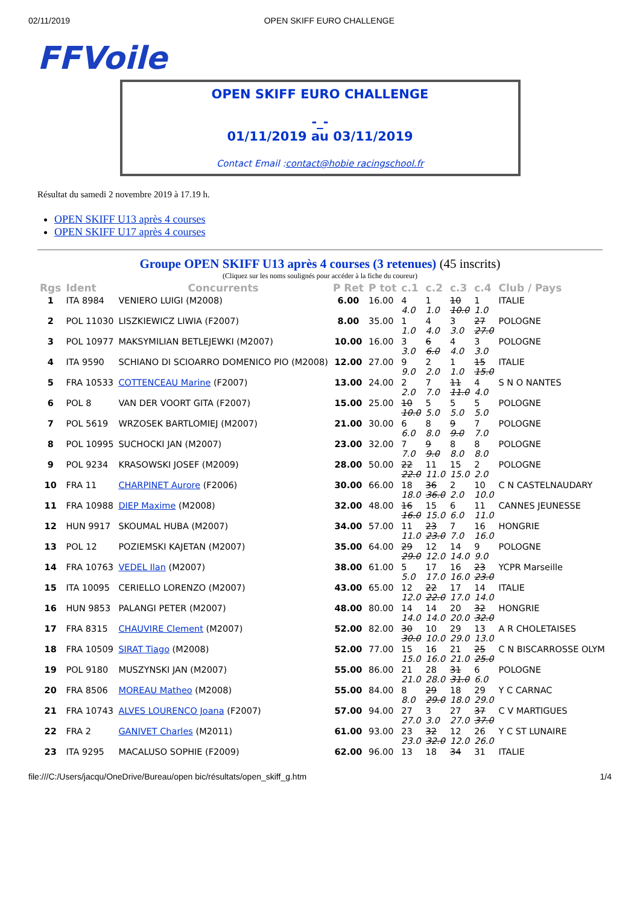02/11/2019 OPEN SKIFF EURO CHALLENGE
FFVoile
OPEN SKIFF EURO CHALLENGE
-_-
01/11/2019 au 03/11/2019
Contact Email :contact@hobie racingschool.fr
Résultat du samedi 2 novembre 2019 à 17.19 h.
OPEN SKIFF U13 après 4 courses
OPEN SKIFF U17 après 4 courses
Groupe OPEN SKIFF U13 après 4 courses (3 retenues) (45 inscrits)
(Cliquez sur les noms soulignés pour accéder à la fiche du coureur)
| Rgs | Ident | Concurrents | P Ret | P tot | c.1 | c.2 | c.3 | c.4 | Club / Pays |
| --- | --- | --- | --- | --- | --- | --- | --- | --- | --- |
| 1 | ITA 8984 | VENIERO LUIGI (M2008) | 6.00 | 16.00 | 4 4.0 | 1 1.0 | 10 10.0 | 1 1.0 | ITALIE |
| 2 | POL 11030 | LISZKIEWICZ LIWIA (F2007) | 8.00 | 35.00 | 1 1.0 | 4 4.0 | 3 3.0 | 27 27.0 | POLOGNE |
| 3 | POL 10977 | MAKSYMILIAN BETLEJEWKI (M2007) | 10.00 | 16.00 | 3 3.0 | 6 6.0 | 4 4.0 | 3 3.0 | POLOGNE |
| 4 | ITA 9590 | SCHIANO DI SCIOARRO DOMENICO PIO (M2008) | 12.00 | 27.00 | 9 9.0 | 2 2.0 | 1 1.0 | 15 15.0 | ITALIE |
| 5 | FRA 10533 | COTTENCEAU Marine (F2007) | 13.00 | 24.00 | 2 2.0 | 7 7.0 | 11 11.0 | 4 4.0 | S N O NANTES |
| 6 | POL 8 | VAN DER VOORT GITA (F2007) | 15.00 | 25.00 | 10 10.0 | 5 5.0 | 5 5.0 | 5 5.0 | POLOGNE |
| 7 | POL 5619 | WRZOSEK BARTLOMIEJ (M2007) | 21.00 | 30.00 | 6 6.0 | 8 8.0 | 9 9.0 | 7 7.0 | POLOGNE |
| 8 | POL 10995 | SUCHOCKI JAN (M2007) | 23.00 | 32.00 | 7 7.0 | 9 9.0 | 8 8.0 | 8 8.0 | POLOGNE |
| 9 | POL 9234 | KRASOWSKI JOSEF (M2009) | 28.00 | 50.00 | 22 22.0 | 11 11.0 | 15 15.0 | 2 2.0 | POLOGNE |
| 10 | FRA 11 | CHARPINET Aurore (F2006) | 30.00 | 66.00 | 18 18.0 | 36 36.0 | 2 2.0 | 10 10.0 | C N CASTELNAUDARY |
| 11 | FRA 10988 | DIEP Maxime (M2008) | 32.00 | 48.00 | 16 16.0 | 15 15.0 | 6 6.0 | 11 11.0 | CANNES JEUNESSE |
| 12 | HUN 9917 | SKOUMAL HUBA (M2007) | 34.00 | 57.00 | 11 11.0 | 23 23.0 | 7 7.0 | 16 16.0 | HONGRIE |
| 13 | POL 12 | POZIEMSKI KAJETAN (M2007) | 35.00 | 64.00 | 29 29.0 | 12 12.0 | 14 14.0 | 9 9.0 | POLOGNE |
| 14 | FRA 10763 | VEDEL Ilan (M2007) | 38.00 | 61.00 | 5 5.0 | 17 17.0 | 16 16.0 | 23 23.0 | YCPR Marseille |
| 15 | ITA 10095 | CERIELLO LORENZO (M2007) | 43.00 | 65.00 | 12 12.0 | 22 22.0 | 17 17.0 | 14 14.0 | ITALIE |
| 16 | HUN 9853 | PALANGI PETER (M2007) | 48.00 | 80.00 | 14 14.0 | 14 14.0 | 20 20.0 | 32 32.0 | HONGRIE |
| 17 | FRA 8315 | CHAUVIRE Clement (M2007) | 52.00 | 82.00 | 30 30.0 | 10 10.0 | 29 29.0 | 13 13.0 | A R CHOLETAISES |
| 18 | FRA 10509 | SIRAT Tiago (M2008) | 52.00 | 77.00 | 15 15.0 | 16 16.0 | 21 21.0 | 25 25.0 | C N BISCARROSSE OLYM |
| 19 | POL 9180 | MUSZYNSKI JAN (M2007) | 55.00 | 86.00 | 21 21.0 | 28 28.0 | 31 31.0 | 6 6.0 | POLOGNE |
| 20 | FRA 8506 | MOREAU Matheo (M2008) | 55.00 | 84.00 | 8 8.0 | 29 29.0 | 18 18.0 | 29 29.0 | Y C CARNAC |
| 21 | FRA 10743 | ALVES LOURENCO Joana (F2007) | 57.00 | 94.00 | 27 27.0 | 3 3.0 | 27 27.0 | 37 37.0 | C V MARTIGUES |
| 22 | FRA 2 | GANIVET Charles (M2011) | 61.00 | 93.00 | 23 23.0 | 32 32.0 | 12 12.0 | 26 26.0 | Y C ST LUNAIRE |
| 23 | ITA 9295 | MACALUSO SOPHIE (F2009) | 62.00 | 96.00 | 13 | 18 | 34 | 31 | ITALIE |
file:///C:/Users/jacqu/OneDrive/Bureau/open bic/résultats/open_skiff_g.htm 1/4